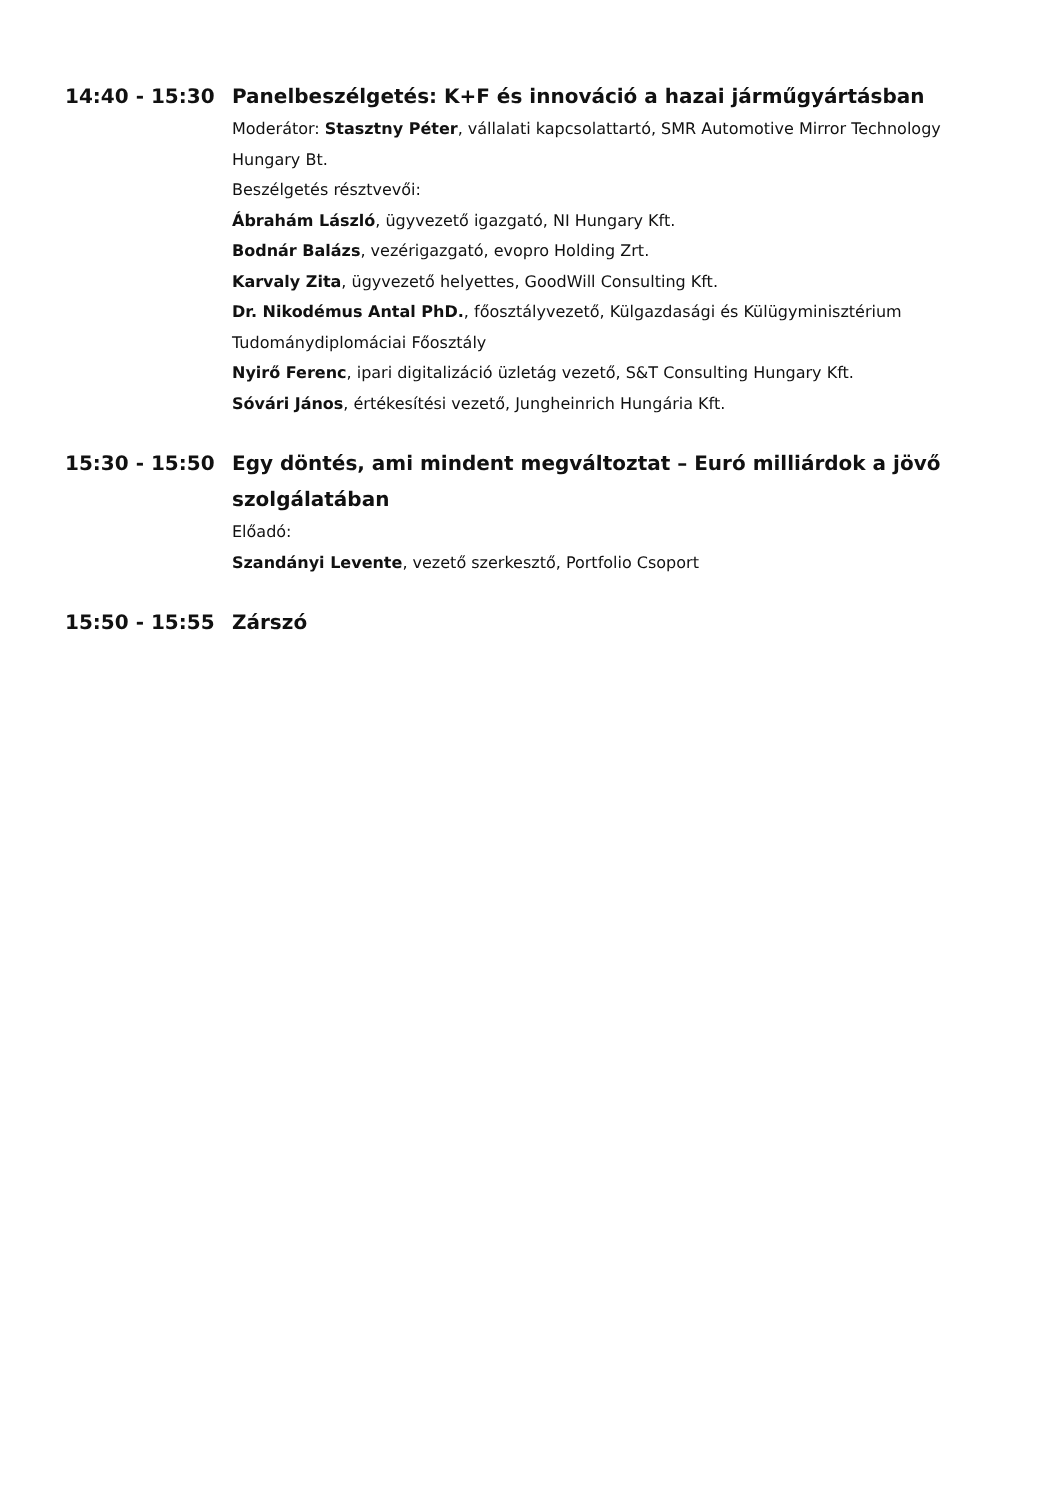14:40 - 15:30 Panelbeszélgetés: K+F és innováció a hazai járműgyártásban
Moderátor: Stasztny Péter, vállalati kapcsolattartó, SMR Automotive Mirror Technology Hungary Bt.
Beszélgetés résztvevői:
Ábrahám László, ügyvezető igazgató, NI Hungary Kft.
Bodnár Balázs, vezérigazgató, evopro Holding Zrt.
Karvaly Zita, ügyvezető helyettes, GoodWill Consulting Kft.
Dr. Nikodémus Antal PhD., főosztályvezető, Külgazdasági és Külügyminisztérium Tudománydiplomáciai Főosztály
Nyirő Ferenc, ipari digitalizáció üzletág vezető, S&T Consulting Hungary Kft.
Sóvári János, értékesítési vezető, Jungheinrich Hungária Kft.
15:30 - 15:50 Egy döntés, ami mindent megváltoztat – Euró milliárdok a jövő szolgálatában
Előadó:
Szandányi Levente, vezető szerkesztő, Portfolio Csoport
15:50 - 15:55 Zárszó